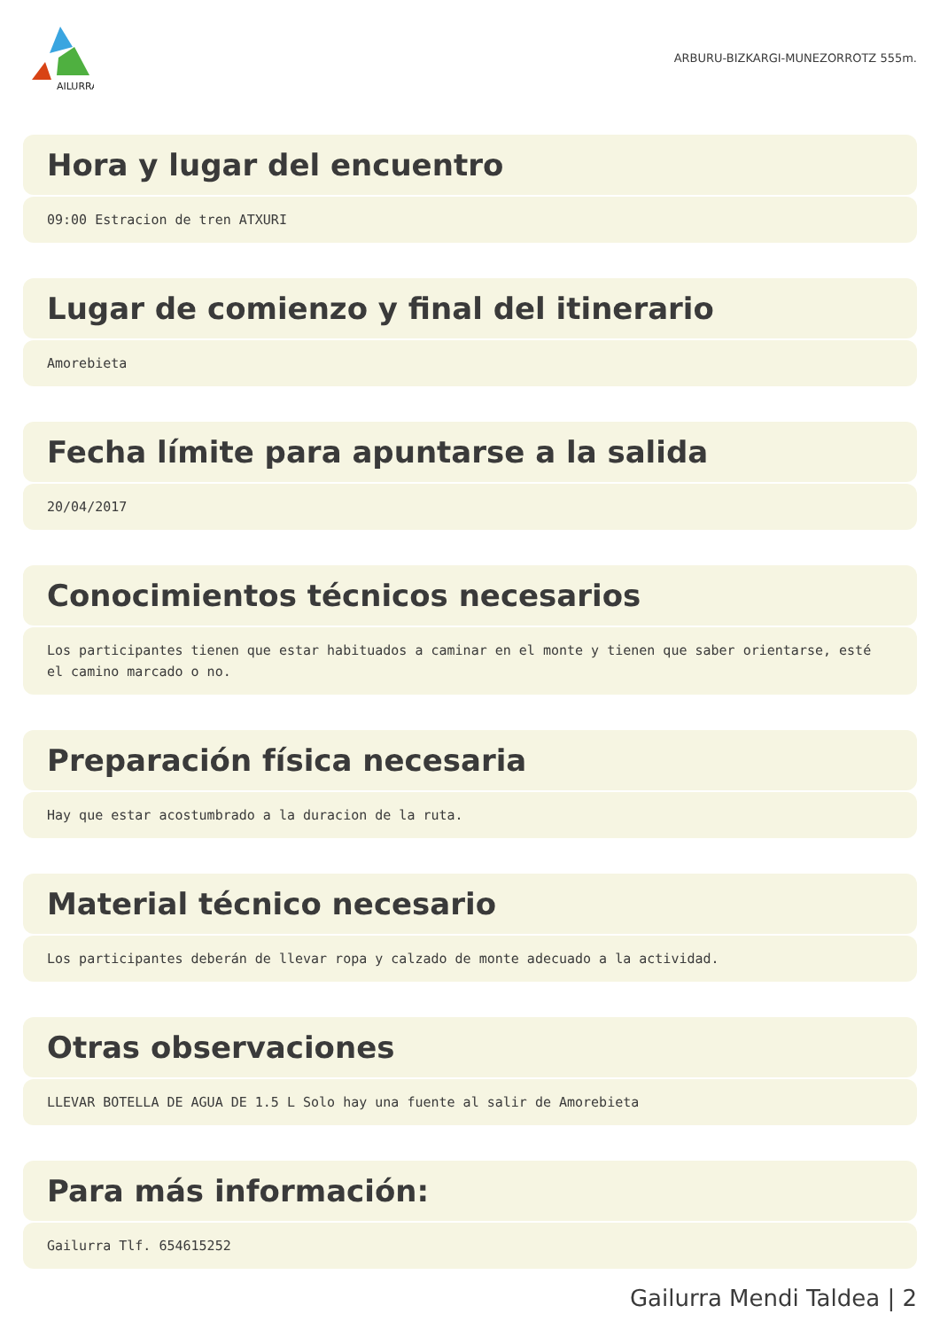AILURRA
ARBURU-BIZKARGI-MUNEZORROTZ 555m.
Hora y lugar del encuentro
09:00 Estracion de tren ATXURI
Lugar de comienzo y final del itinerario
Amorebieta
Fecha límite para apuntarse a la salida
20/04/2017
Conocimientos técnicos necesarios
Los participantes tienen que estar habituados a caminar en el monte y tienen que saber orientarse, esté el camino marcado o no.
Preparación física necesaria
Hay que estar acostumbrado a la duracion de la ruta.
Material técnico necesario
Los participantes deberán de llevar ropa y calzado de monte adecuado a la actividad.
Otras observaciones
LLEVAR BOTELLA DE AGUA DE 1.5 L Solo hay una fuente al salir de Amorebieta
Para más información:
Gailurra Tlf. 654615252
Gailurra Mendi Taldea | 2